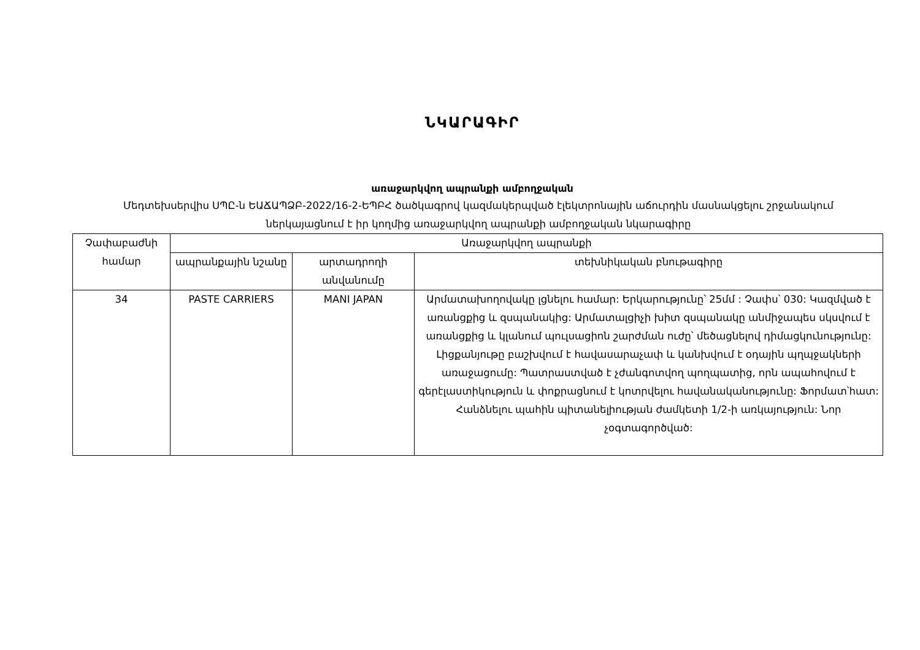ՆԿԱՐԱԳԻՐ
առաջարկվող ապրանքի ամբողջական
Մեդտեխսերվիս ՍՊԸ-ն ԵԱՃԱՊՁԲ-2022/16-2-ԵՊԲՀ ծածկագրով կազմակերպված էլեկտրոնային աճուրդին մասնակցելու շրջանակում ներկայացնում է իր կողմից առաջարկվող ապրանքի ամբողջական նկարագիրը
| Չափաբաժնի համար | Առաջարկվող ապրանքի | | |
| --- | --- | --- | --- |
| | ապրանքային նշանը | արտադրողի անվանումը | տեխնիկական բնութագիրը |
| 34 | PASTE CARRIERS | MANI JAPAN | Արմատախողովակը լցնելու համար: Երկարությունը՝ 25մմ : Չափս՝ 030: Կազմված է առանցքից և զսպանակից: Արմատալցիչի խիտ զսպանակը անմիջապես սկսվում է առանցքից և կլանում պուլսացիոն շարժման ուժը՝ մեծացնելով դիմացկունությունը: Լիցքանյութը բաշխվում է հավասարաչափ և կանխվում է օդային պղպջակների առաջացումը: Պատրաստված է չժանգոտվող պողպատից, որն ապահովում է գերէլաստիկություն և փոքրացնում է կոտրվելու հավանականությունը: Ֆորմատ՝հատ: Հանձնելու պահին պիտանելիության ժամկետի 1/2-ի առկայություն: Նոր չօգտագործված: |